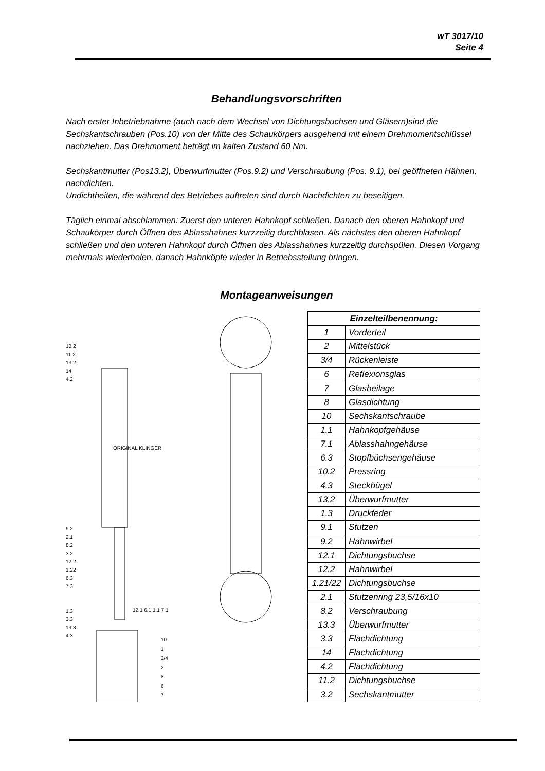wT 3017/10
Seite 4
Behandlungsvorschriften
Nach erster Inbetriebnahme (auch nach dem Wechsel von Dichtungsbuchsen und Gläsern)sind die Sechskantschrauben (Pos.10) von der Mitte des Schaukörpers ausgehend mit einem Drehmomentschlüssel nachziehen. Das Drehmoment beträgt im kalten Zustand 60 Nm.
Sechskantmutter (Pos13.2), Überwurfmutter (Pos.9.2) und Verschraubung (Pos. 9.1), bei geöffneten Hähnen, nachdichten.
Undichtheiten, die während des Betriebes auftreten sind durch Nachdichten zu beseitigen.
Täglich einmal abschlammen: Zuerst den unteren Hahnkopf schließen. Danach den oberen Hahnkopf und Schaukörper durch Öffnen des Ablasshahnes kurzzeitig durchblasen. Als nächstes den oberen Hahnkopf schließen und den unteren Hahnkopf durch Öffnen des Ablasshahnes kurzzeitig durchspülen. Diesen Vorgang mehrmals wiederholen, danach Hahnköpfe wieder in Betriebsstellung bringen.
Montageanweisungen
10.2
11.2
13.2
14
4.2
9.2
2.1
8.2
3.2
12.2
1.22
6.3
7.3
1.3
3.3
13.3
4.3
12.1 6.1 1.1 7.1
ORIGINAL KLINGER
10
1
3/4
2
8
6
7
| Einzelteilbenennung: | |
| --- | --- |
| 1 | Vorderteil |
| 2 | Mittelstück |
| 3/4 | Rückenleiste |
| 6 | Reflexionsglas |
| 7 | Glasbeilage |
| 8 | Glasdichtung |
| 10 | Sechskantschraube |
| 1.1 | Hahnkopfgehäuse |
| 7.1 | Ablasshahngehäuse |
| 6.3 | Stopfbüchsengehäuse |
| 10.2 | Pressring |
| 4.3 | Steckbügel |
| 13.2 | Überwurfmutter |
| 1.3 | Druckfeder |
| 9.1 | Stutzen |
| 9.2 | Hahnwirbel |
| 12.1 | Dichtungsbuchse |
| 12.2 | Hahnwirbel |
| 1.21/22 | Dichtungsbuchse |
| 2.1 | Stutzenring 23,5/16x10 |
| 8.2 | Verschraubung |
| 13.3 | Überwurfmutter |
| 3.3 | Flachdichtung |
| 14 | Flachdichtung |
| 4.2 | Flachdichtung |
| 11.2 | Dichtungsbuchse |
| 3.2 | Sechskantmutter |